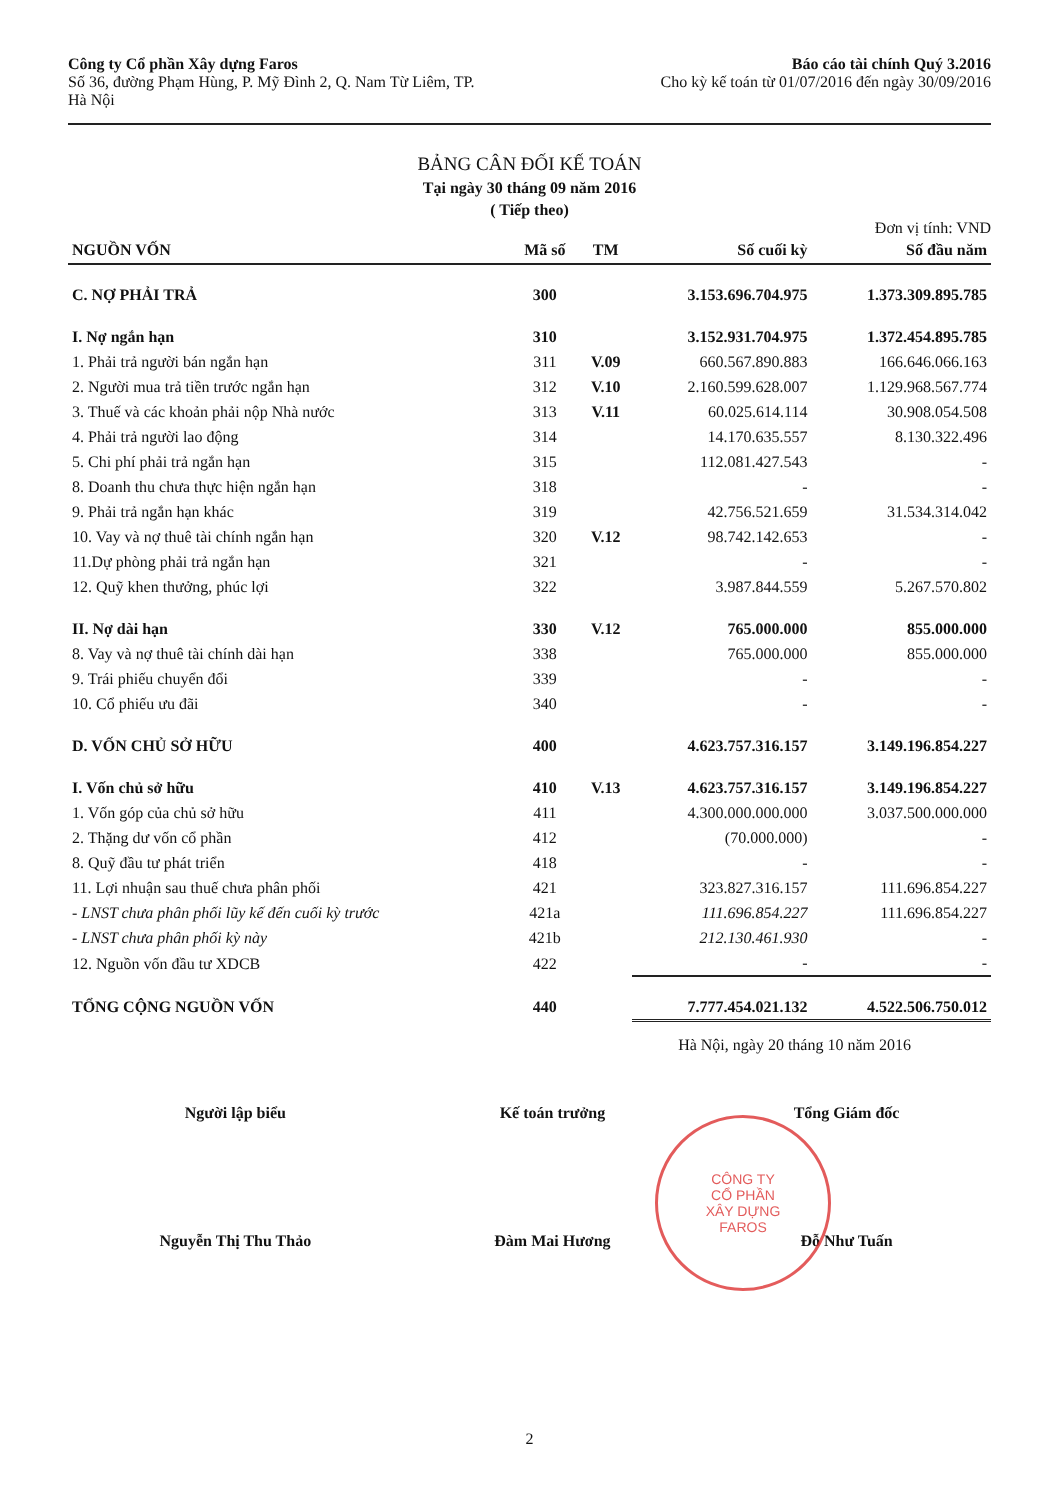Công ty Cổ phần Xây dựng Faros
Số 36, đường Phạm Hùng, P. Mỹ Đình 2, Q. Nam Từ Liêm, TP.
Hà Nội
Báo cáo tài chính Quý 3.2016
Cho kỳ kế toán từ 01/07/2016 đến ngày 30/09/2016
BẢNG CÂN ĐỐI KẾ TOÁN
Tại ngày 30 tháng 09 năm 2016
( Tiếp theo)
Đơn vị tính: VND
| NGUỒN VỐN | Mã số | TM | Số cuối kỳ | Số đầu năm |
| --- | --- | --- | --- | --- |
| C. NỢ PHẢI TRẢ | 300 | | 3.153.696.704.975 | 1.373.309.895.785 |
| I. Nợ ngắn hạn | 310 | | 3.152.931.704.975 | 1.372.454.895.785 |
| 1. Phải trả người bán ngắn hạn | 311 | V.09 | 660.567.890.883 | 166.646.066.163 |
| 2. Người mua trả tiền trước ngắn hạn | 312 | V.10 | 2.160.599.628.007 | 1.129.968.567.774 |
| 3. Thuế và các khoản phải nộp Nhà nước | 313 | V.11 | 60.025.614.114 | 30.908.054.508 |
| 4. Phải trả người lao động | 314 | | 14.170.635.557 | 8.130.322.496 |
| 5. Chi phí phải trả ngắn hạn | 315 | | 112.081.427.543 | - |
| 8. Doanh thu chưa thực hiện ngắn hạn | 318 | | - | - |
| 9. Phải trả ngắn hạn khác | 319 | | 42.756.521.659 | 31.534.314.042 |
| 10. Vay và nợ thuê tài chính ngắn hạn | 320 | V.12 | 98.742.142.653 | - |
| 11.Dự phòng phải trả ngắn hạn | 321 | | - | - |
| 12. Quỹ khen thưởng, phúc lợi | 322 | | 3.987.844.559 | 5.267.570.802 |
| II. Nợ dài hạn | 330 | V.12 | 765.000.000 | 855.000.000 |
| 8. Vay và nợ thuê tài chính dài hạn | 338 | | 765.000.000 | 855.000.000 |
| 9. Trái phiếu chuyển đổi | 339 | | - | - |
| 10. Cổ phiếu ưu đãi | 340 | | - | - |
| D. VỐN CHỦ SỞ HỮU | 400 | | 4.623.757.316.157 | 3.149.196.854.227 |
| I. Vốn chủ sở hữu | 410 | V.13 | 4.623.757.316.157 | 3.149.196.854.227 |
| 1. Vốn góp của chủ sở hữu | 411 | | 4.300.000.000.000 | 3.037.500.000.000 |
| 2. Thặng dư vốn cổ phần | 412 | | (70.000.000) | - |
| 8. Quỹ đầu tư phát triển | 418 | | - | - |
| 11. Lợi nhuận sau thuế chưa phân phối | 421 | | 323.827.316.157 | 111.696.854.227 |
| - LNST chưa phân phối lũy kế đến cuối kỳ trước | 421a | | 111.696.854.227 | 111.696.854.227 |
| - LNST chưa phân phối kỳ này | 421b | | 212.130.461.930 | - |
| 12. Nguồn vốn đầu tư XDCB | 422 | | - | - |
| TỔNG CỘNG NGUỒN VỐN | 440 | | 7.777.454.021.132 | 4.522.506.750.012 |
Hà Nội, ngày 20 tháng 10 năm 2016
Người lập biểu
Nguyễn Thị Thu Thảo
Kế toán trưởng
Đàm Mai Hương
Tổng Giám đốc
Đỗ Như Tuấn
CÔNG TY
CỔ PHẦN
XÂY DỰNG
FAROS
2